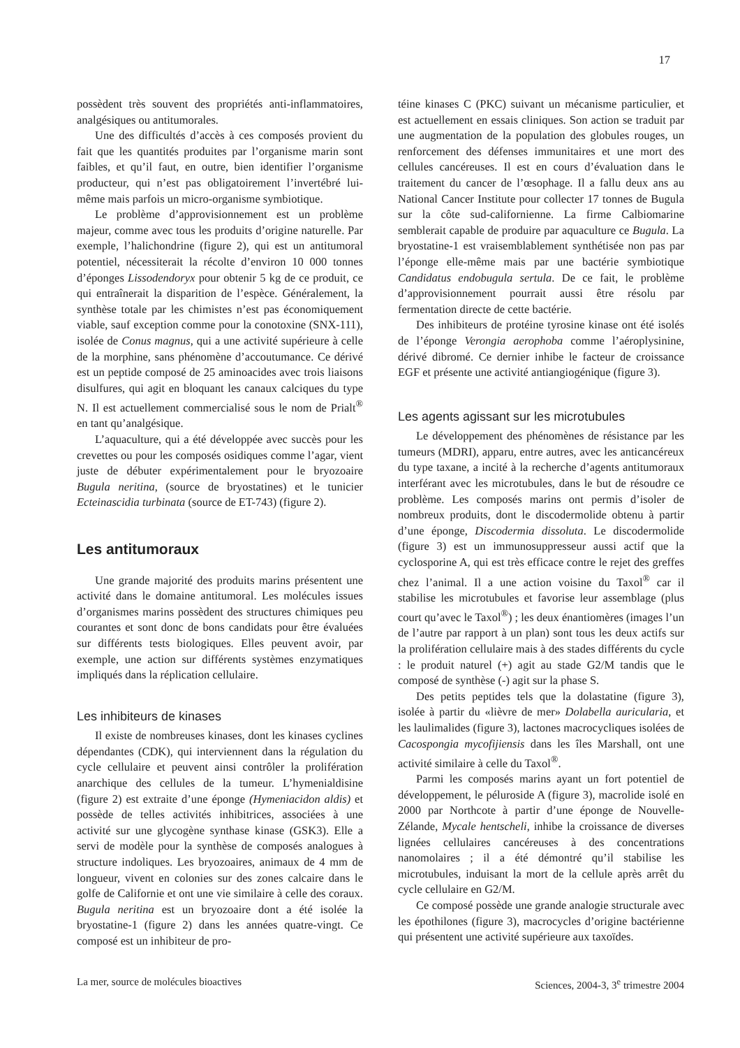17
possèdent très souvent des propriétés anti-inflammatoires, analgésiques ou antitumorales.
Une des difficultés d’accès à ces composés provient du fait que les quantités produites par l’organisme marin sont faibles, et qu’il faut, en outre, bien identifier l’organisme producteur, qui n’est pas obligatoirement l’invertébré lui-même mais parfois un micro-organisme symbiotique.
Le problème d’approvisionnement est un problème majeur, comme avec tous les produits d’origine naturelle. Par exemple, l’halichondrine (figure 2), qui est un antitumoral potentiel, nécessiterait la récolte d’environ 10 000 tonnes d’éponges Lissodendoryx pour obtenir 5 kg de ce produit, ce qui entraînerait la disparition de l’espèce. Généralement, la synthèse totale par les chimistes n’est pas économiquement viable, sauf exception comme pour la conotoxine (SNX-111), isolée de Conus magnus, qui a une activité supérieure à celle de la morphine, sans phénomène d’accoutumance. Ce dérivé est un peptide composé de 25 aminoacides avec trois liaisons disulfures, qui agit en bloquant les canaux calciques du type N. Il est actuellement commercialisé sous le nom de Prialt<sup>®</sup> en tant qu’analgésique.
L’aquaculture, qui a été développée avec succès pour les crevettes ou pour les composés osidiques comme l’agar, vient juste de débuter expérimentalement pour le bryozoaire Bugula neritina, (source de bryostatines) et le tunicier Ecteinascidia turbinata (source de ET-743) (figure 2).
Les antitumoraux
Une grande majorité des produits marins présentent une activité dans le domaine antitumoral. Les molécules issues d’organismes marins possèdent des structures chimiques peu courantes et sont donc de bons candidats pour être évaluées sur différents tests biologiques. Elles peuvent avoir, par exemple, une action sur différents systèmes enzymatiques impliqués dans la réplication cellulaire.
Les inhibiteurs de kinases
Il existe de nombreuses kinases, dont les kinases cyclines dépendantes (CDK), qui interviennent dans la régulation du cycle cellulaire et peuvent ainsi contrôler la prolifération anarchique des cellules de la tumeur. L’hymenialdisine (figure 2) est extraite d’une éponge (Hymeniacidon aldis) et possède de telles activités inhibitrices, associées à une activité sur une glycogène synthase kinase (GSK3). Elle a servi de modèle pour la synthèse de composés analogues à structure indoliques. Les bryozoaires, animaux de 4 mm de longueur, vivent en colonies sur des zones calcaire dans le golfe de Californie et ont une vie similaire à celle des coraux. Bugula neritina est un bryozoaire dont a été isolée la bryostatine-1 (figure 2) dans les années quatre-vingt. Ce composé est un inhibiteur de pro-
téine kinases C (PKC) suivant un mécanisme particulier, et est actuellement en essais cliniques. Son action se traduit par une augmentation de la population des globules rouges, un renforcement des défenses immunitaires et une mort des cellules cancéreuses. Il est en cours d’évaluation dans le traitement du cancer de l’œsophage. Il a fallu deux ans au National Cancer Institute pour collecter 17 tonnes de Bugula sur la côte sud-californienne. La firme Calbiomarine semblerait capable de produire par aquaculture ce Bugula. La bryostatine-1 est vraisemblablement synthétisée non pas par l’éponge elle-même mais par une bactérie symbiotique Candidatus endobugula sertula. De ce fait, le problème d’approvisionnement pourrait aussi être résolu par fermentation directe de cette bactérie.
Des inhibiteurs de protéine tyrosine kinase ont été isolés de l’éponge Verongia aerophoba comme l’aéroplysinine, dérivé dibromé. Ce dernier inhibe le facteur de croissance EGF et présente une activité antiangiogénique (figure 3).
Les agents agissant sur les microtubules
Le développement des phénomènes de résistance par les tumeurs (MDRI), apparu, entre autres, avec les anticancéreux du type taxane, a incité à la recherche d’agents antitumoraux interférant avec les microtubules, dans le but de résoudre ce problème. Les composés marins ont permis d’isoler de nombreux produits, dont le discodermolide obtenu à partir d’une éponge, Discodermia dissoluta. Le discodermolide (figure 3) est un immunosuppresseur aussi actif que la cyclosporine A, qui est très efficace contre le rejet des greffes chez l’animal. Il a une action voisine du Taxol<sup>®</sup> car il stabilise les microtubules et favorise leur assemblage (plus court qu’avec le Taxol<sup>®</sup>) ; les deux énantiomères (images l’un de l’autre par rapport à un plan) sont tous les deux actifs sur la prolifération cellulaire mais à des stades différents du cycle : le produit naturel (+) agit au stade G2/M tandis que le composé de synthèse (-) agit sur la phase S.
Des petits peptides tels que la dolastatine (figure 3), isolée à partir du «lièvre de mer» Dolabella auricularia, et les laulimalides (figure 3), lactones macrocycliques isolées de Cacospongia mycofijiensis dans les îles Marshall, ont une activité similaire à celle du Taxol<sup>®</sup>.
Parmi les composés marins ayant un fort potentiel de développement, le péluroside A (figure 3), macrolide isolé en 2000 par Northcote à partir d’une éponge de Nouvelle-Zélande, Mycale hentscheli, inhibe la croissance de diverses lignées cellulaires cancéreuses à des concentrations nanomolaires ; il a été démontré qu’il stabilise les microtubules, induisant la mort de la cellule après arrêt du cycle cellulaire en G2/M.
Ce composé possède une grande analogie structurale avec les épothilones (figure 3), macrocycles d’origine bactérienne qui présentent une activité supérieure aux taxoïdes.
La mer, source de molécules bioactives Sciences, 2004-3, 3<sup>e</sup> trimestre 2004